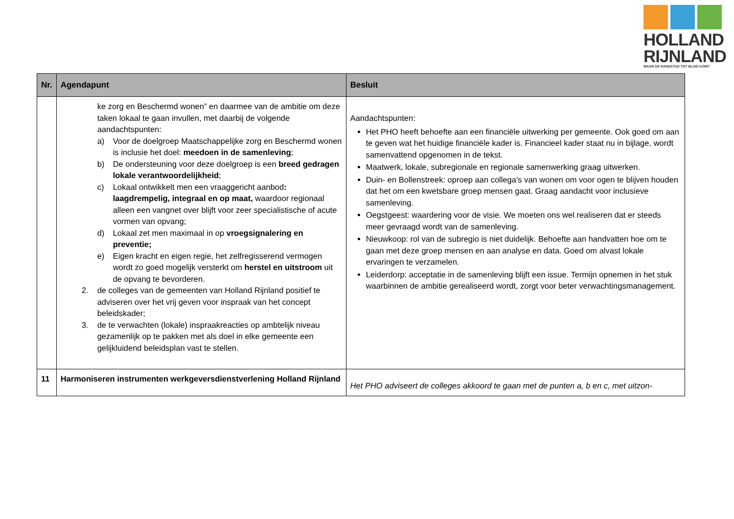HOLLAND
RIJNLAND
WAAR DE RANDSTAD TOT BLOEI KOMT
| Nr. | Agendapunt | Besluit |
| --- | --- | --- |
| | ke zorg en Beschermd wonen” en daarmee van de ambitie om deze taken lokaal te gaan invullen, met daarbij de volgende aandachtspunten: a) Voor de doelgroep Maatschappelijke zorg en Beschermd wonen is inclusie het doel: meedoen in de samenleving ; b) De ondersteuning voor deze doelgroep is een breed gedragen lokale verantwoordelijkheid ; c) Lokaal ontwikkelt men een vraaggericht aanbod : laagdrempelig, integraal en op maat, waardoor regionaal alleen een vangnet over blijft voor zeer specialistische of acute vormen van opvang; d) Lokaal zet men maximaal in op vroegsignalering en preventie; e) Eigen kracht en eigen regie, het zelfregisserend vermogen wordt zo goed mogelijk versterkt om herstel en uitstroom uit de opvang te bevorderen. 2. de colleges van de gemeenten van Holland Rijnland positief te adviseren over het vrij geven voor inspraak van het concept beleidskader; 3. de te verwachten (lokale) inspraakreacties op ambtelijk niveau gezamenlijk op te pakken met als doel in elke gemeente een gelijkluidend beleidsplan vast te stellen. | Aandachtspunten: Het PHO heeft behoefte aan een financiële uitwerking per gemeente. Ook goed om aan te geven wat het huidige financiële kader is. Financieel kader staat nu in bijlage, wordt samenvattend opgenomen in de tekst. Maatwerk, lokale, subregionale en regionale samenwerking graag uitwerken. Duin- en Bollenstreek: oproep aan collega’s van wonen om voor ogen te blijven houden dat het om een kwetsbare groep mensen gaat. Graag aandacht voor inclusieve samenleving. Oegstgeest: waardering voor de visie. We moeten ons wel realiseren dat er steeds meer gevraagd wordt van de samenleving. Nieuwkoop: rol van de subregio is niet duidelijk. Behoefte aan handvatten hoe om te gaan met deze groep mensen en aan analyse en data. Goed om alvast lokale ervaringen te verzamelen. Leiderdorp: acceptatie in de samenleving blijft een issue. Termijn opnemen in het stuk waarbinnen de ambitie gerealiseerd wordt, zorgt voor beter verwachtingsmanagement. |
| 11 | Harmoniseren instrumenten werkgeversdienstverlening Holland Rijnland | Het PHO adviseert de colleges akkoord te gaan met de punten a, b en c, met uitzon- |